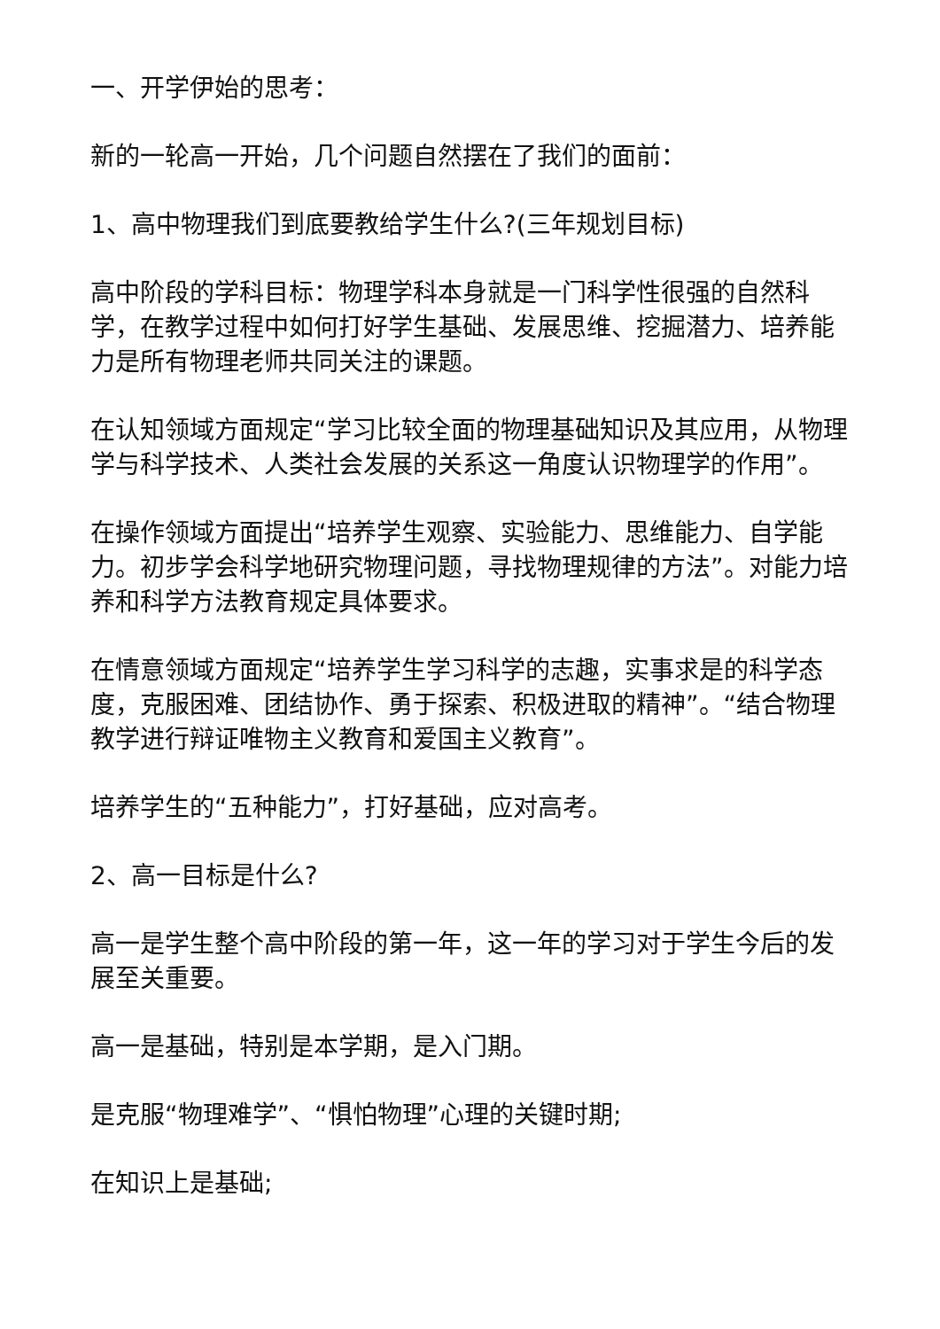一、开学伊始的思考：
新的一轮高一开始，几个问题自然摆在了我们的面前：
1、高中物理我们到底要教给学生什么?(三年规划目标)
高中阶段的学科目标：物理学科本身就是一门科学性很强的自然科学，在教学过程中如何打好学生基础、发展思维、挖掘潜力、培养能力是所有物理老师共同关注的课题。
在认知领域方面规定“学习比较全面的物理基础知识及其应用，从物理学与科学技术、人类社会发展的关系这一角度认识物理学的作用”。
在操作领域方面提出“培养学生观察、实验能力、思维能力、自学能力。初步学会科学地研究物理问题，寻找物理规律的方法”。对能力培养和科学方法教育规定具体要求。
在情意领域方面规定“培养学生学习科学的志趣，实事求是的科学态度，克服困难、团结协作、勇于探索、积极进取的精神”。“结合物理教学进行辩证唯物主义教育和爱国主义教育”。
培养学生的“五种能力”，打好基础，应对高考。
2、高一目标是什么?
高一是学生整个高中阶段的第一年，这一年的学习对于学生今后的发展至关重要。
高一是基础，特别是本学期，是入门期。
是克服“物理难学”、“惧怕物理”心理的关键时期;
在知识上是基础;